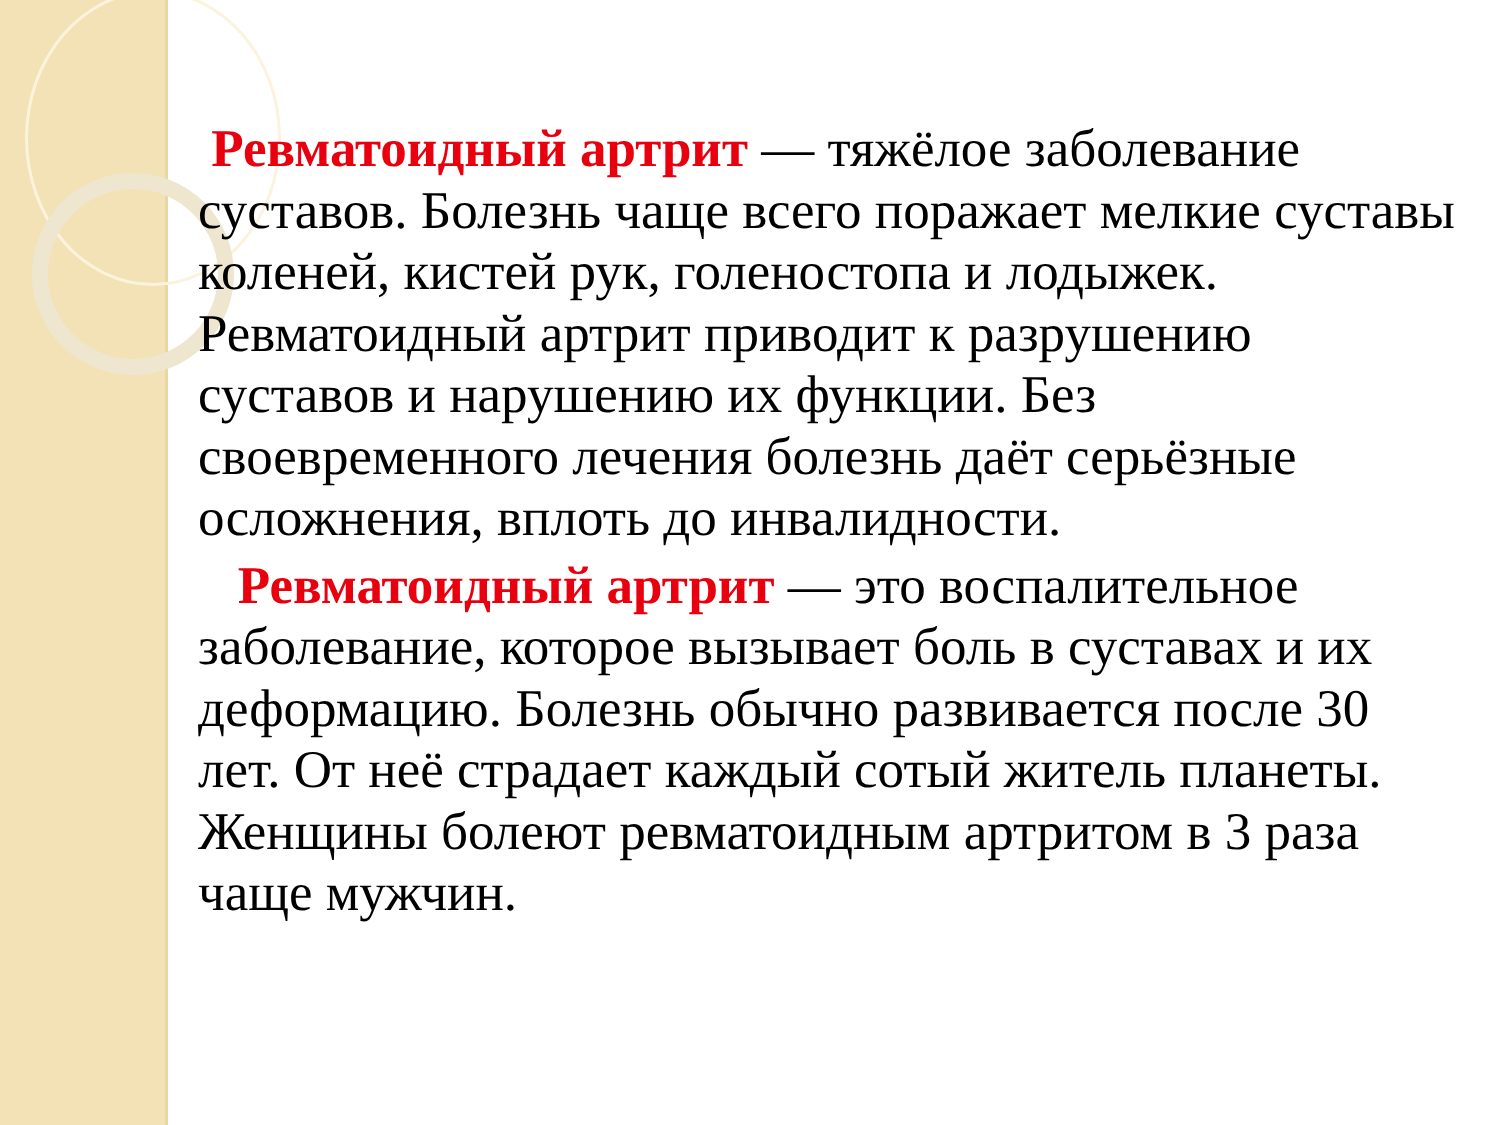Ревматоидный артрит — тяжёлое заболевание суставов. Болезнь чаще всего поражает мелкие суставы коленей, кистей рук, голеностопа и лодыжек. Ревматоидный артрит приводит к разрушению суставов и нарушению их функции. Без своевременного лечения болезнь даёт серьёзные осложнения, вплоть до инвалидности.
Ревматоидный артрит — это воспалительное заболевание, которое вызывает боль в суставах и их деформацию. Болезнь обычно развивается после 30 лет. От неё страдает каждый сотый житель планеты. Женщины болеют ревматоидным артритом в 3 раза чаще мужчин.